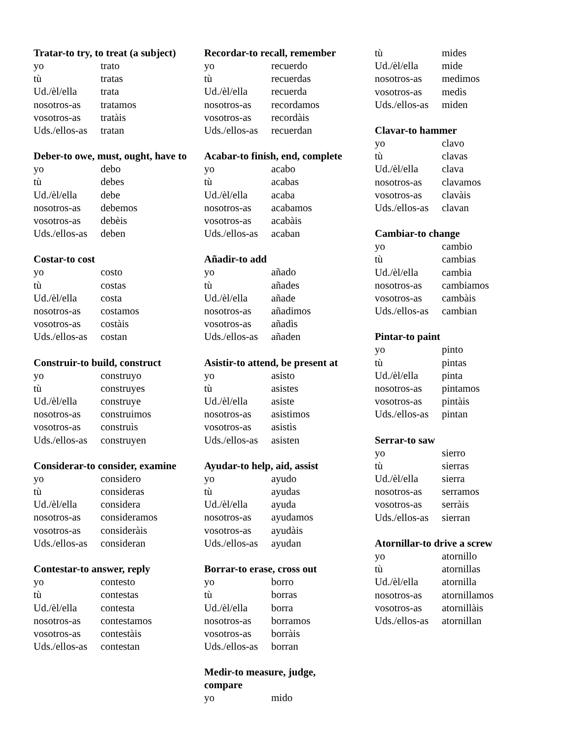Tratar-to try, to treat (a subject)
| yo | trato |
| tù | tratas |
| Ud./èl/ella | trata |
| nosotros-as | tratamos |
| vosotros-as | tratàis |
| Uds./ellos-as | tratan |
Deber-to owe, must, ought, have to
| yo | debo |
| tù | debes |
| Ud./èl/ella | debe |
| nosotros-as | debemos |
| vosotros-as | debèis |
| Uds./ellos-as | deben |
Costar-to cost
| yo | costo |
| tù | costas |
| Ud./èl/ella | costa |
| nosotros-as | costamos |
| vosotros-as | costàis |
| Uds./ellos-as | costan |
Construir-to build, construct
| yo | construyo |
| tù | construyes |
| Ud./èl/ella | construye |
| nosotros-as | construimos |
| vosotros-as | construìs |
| Uds./ellos-as | construyen |
Considerar-to consider, examine
| yo | considero |
| tù | consideras |
| Ud./èl/ella | considera |
| nosotros-as | consideramos |
| vosotros-as | consideràis |
| Uds./ellos-as | consideran |
Contestar-to answer, reply
| yo | contesto |
| tù | contestas |
| Ud./èl/ella | contesta |
| nosotros-as | contestamos |
| vosotros-as | contestàis |
| Uds./ellos-as | contestan |
Recordar-to recall, remember
| yo | recuerdo |
| tù | recuerdas |
| Ud./èl/ella | recuerda |
| nosotros-as | recordamos |
| vosotros-as | recordàis |
| Uds./ellos-as | recuerdan |
Acabar-to finish, end, complete
| yo | acabo |
| tù | acabas |
| Ud./èl/ella | acaba |
| nosotros-as | acabamos |
| vosotros-as | acabàis |
| Uds./ellos-as | acaban |
Añadir-to add
| yo | añado |
| tù | añades |
| Ud./èl/ella | añade |
| nosotros-as | añadimos |
| vosotros-as | añadìs |
| Uds./ellos-as | añaden |
Asistir-to attend, be present at
| yo | asisto |
| tù | asistes |
| Ud./èl/ella | asiste |
| nosotros-as | asistimos |
| vosotros-as | asistìs |
| Uds./ellos-as | asisten |
Ayudar-to help, aid, assist
| yo | ayudo |
| tù | ayudas |
| Ud./èl/ella | ayuda |
| nosotros-as | ayudamos |
| vosotros-as | ayudàis |
| Uds./ellos-as | ayudan |
Borrar-to erase, cross out
| yo | borro |
| tù | borras |
| Ud./èl/ella | borra |
| nosotros-as | borramos |
| vosotros-as | borràis |
| Uds./ellos-as | borran |
Medir-to measure, judge,
compare
| yo | mido |
| tù | mides |
| Ud./èl/ella | mide |
| nosotros-as | medimos |
| vosotros-as | medìs |
| Uds./ellos-as | miden |
Clavar-to hammer
| yo | clavo |
| tù | clavas |
| Ud./èl/ella | clava |
| nosotros-as | clavamos |
| vosotros-as | clavàis |
| Uds./ellos-as | clavan |
Cambiar-to change
| yo | cambio |
| tù | cambias |
| Ud./èl/ella | cambia |
| nosotros-as | cambiamos |
| vosotros-as | cambàis |
| Uds./ellos-as | cambian |
Pintar-to paint
| yo | pinto |
| tù | pintas |
| Ud./èl/ella | pinta |
| nosotros-as | pintamos |
| vosotros-as | pintàis |
| Uds./ellos-as | pintan |
Serrar-to saw
| yo | sierro |
| tù | sierras |
| Ud./èl/ella | sierra |
| nosotros-as | serramos |
| vosotros-as | serràis |
| Uds./ellos-as | sierran |
Atornillar-to drive a screw
| yo | atornillo |
| tù | atornillas |
| Ud./èl/ella | atornilla |
| nosotros-as | atornillamos |
| vosotros-as | atornillàis |
| Uds./ellos-as | atornillan |